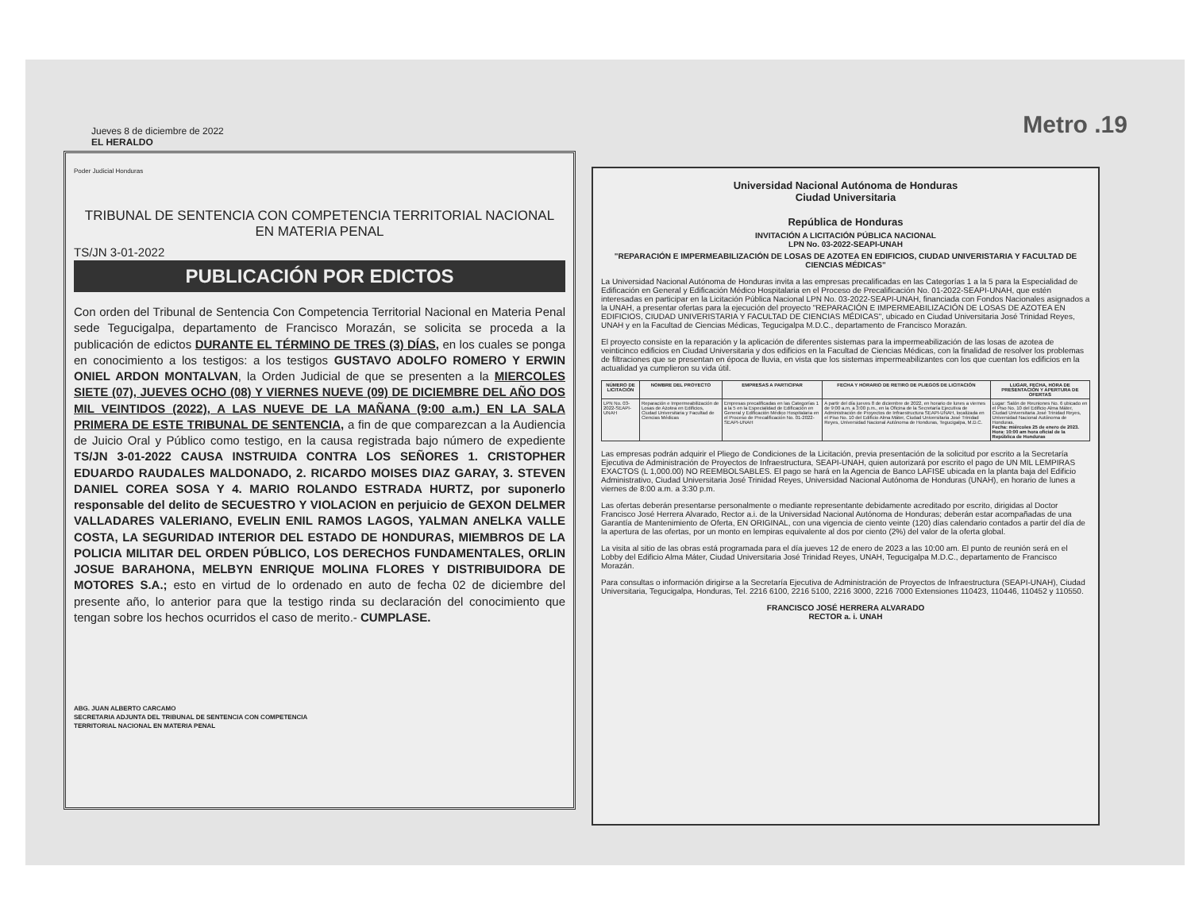Jueves 8 de diciembre de 2022
EL HERALDO
Metro .19
Poder Judicial Honduras
TRIBUNAL DE SENTENCIA CON COMPETENCIA TERRITORIAL NACIONAL EN MATERIA PENAL
TS/JN 3-01-2022
PUBLICACIÓN POR EDICTOS
Con orden del Tribunal de Sentencia Con Competencia Territorial Nacional en Materia Penal sede Tegucigalpa, departamento de Francisco Morazán, se solicita se proceda a la publicación de edictos DURANTE EL TÉRMINO DE TRES (3) DÍAS, en los cuales se ponga en conocimiento a los testigos: a los testigos GUSTAVO ADOLFO ROMERO Y ERWIN ONIEL ARDON MONTALVAN, la Orden Judicial de que se presenten a la MIERCOLES SIETE (07), JUEVES OCHO (08) Y VIERNES NUEVE (09) DE DICIEMBRE DEL AÑO DOS MIL VEINTIDOS (2022), A LAS NUEVE DE LA MAÑANA (9:00 a.m.) EN LA SALA PRIMERA DE ESTE TRIBUNAL DE SENTENCIA, a fin de que comparezcan a la Audiencia de Juicio Oral y Público como testigo, en la causa registrada bajo número de expediente TS/JN 3-01-2022 CAUSA INSTRUIDA CONTRA LOS SEÑORES 1. CRISTOPHER EDUARDO RAUDALES MALDONADO, 2. RICARDO MOISES DIAZ GARAY, 3. STEVEN DANIEL COREA SOSA Y 4. MARIO ROLANDO ESTRADA HURTZ, por suponerlo responsable del delito de SECUESTRO Y VIOLACION en perjuicio de GEXON DELMER VALLADARES VALERIANO, EVELIN ENIL RAMOS LAGOS, YALMAN ANELKA VALLE COSTA, LA SEGURIDAD INTERIOR DEL ESTADO DE HONDURAS, MIEMBROS DE LA POLICIA MILITAR DEL ORDEN PÚBLICO, LOS DERECHOS FUNDAMENTALES, ORLIN JOSUE BARAHONA, MELBYN ENRIQUE MOLINA FLORES Y DISTRIBUIDORA DE MOTORES S.A.; esto en virtud de lo ordenado en auto de fecha 02 de diciembre del presente año, lo anterior para que la testigo rinda su declaración del conocimiento que tengan sobre los hechos ocurridos el caso de merito.- CUMPLASE.
ABG. JUAN ALBERTO CARCAMO
SECRETARIA ADJUNTA DEL TRIBUNAL DE SENTENCIA CON COMPETENCIA
TERRITORIAL NACIONAL EN MATERIA PENAL
Universidad Nacional Autónoma de Honduras
Ciudad Universitaria
República de Honduras
INVITACIÓN A LICITACIÓN PÚBLICA NACIONAL
LPN No. 03-2022-SEAPI-UNAH
"REPARACIÓN E IMPERMEABILIZACIÓN DE LOSAS DE AZOTEA EN EDIFICIOS, CIUDAD UNIVERISTARIA Y FACULTAD DE CIENCIAS MÉDICAS"
La Universidad Nacional Autónoma de Honduras invita a las empresas precalificadas en las Categorías 1 a la 5 para la Especialidad de Edificación en General y Edificación Médico Hospitalaria en el Proceso de Precalificación No. 01-2022-SEAPI-UNAH, que estén interesadas en participar en la Licitación Pública Nacional LPN No. 03-2022-SEAPI-UNAH, financiada con Fondos Nacionales asignados a la UNAH, a presentar ofertas para la ejecución del proyecto "REPARACIÓN E IMPERMEABILIZACIÓN DE LOSAS DE AZOTEA EN EDIFICIOS, CIUDAD UNIVERISTARIA Y FACULTAD DE CIENCIAS MÉDICAS", ubicado en Ciudad Universitaria José Trinidad Reyes, UNAH y en la Facultad de Ciencias Médicas, Tegucigalpa M.D.C., departamento de Francisco Morazán.
El proyecto consiste en la reparación y la aplicación de diferentes sistemas para la impermeabilización de las losas de azotea de veinticinco edificios en Ciudad Universitaria y dos edificios en la Facultad de Ciencias Médicas, con la finalidad de resolver los problemas de filtraciones que se presentan en época de lluvia, en vista que los sistemas impermeabilizantes con los que cuentan los edificios en la actualidad ya cumplieron su vida útil.
| NÚMERO DE LICITACIÓN | NOMBRE DEL PROYECTO | EMPRESAS A PARTICIPAR | FECHA Y HORARIO DE RETIRO DE PLIEGOS DE LICITACIÓN | LUGAR, FECHA, HORA DE PRESENTACIÓN Y APERTURA DE OFERTAS |
| --- | --- | --- | --- | --- |
| LPN No. 03-2022-SEAPI-UNAH | Reparación e Impermeabilización de Losas de Azotea en Edificios, Ciudad Universitaria y Facultad de Ciencias Médicas | Empresas precalificadas en las Categorías 1 a la 5 en la Especialidad de Edificación en General y Edificación Médico Hospitalaria en el Proceso de Precalificación No. 01-2022-SEAPI-UNAH | A partir del día jueves 8 de diciembre de 2022, en horario de lunes a viernes de 9:00 a.m. a 3:00 p.m., en la Oficina de la Secretaría Ejecutiva de Administración de Proyectos de Infraestructura SEAPI-UNAH, localizada en el Piso No. 10 del Edificio Alma Máter, Ciudad Universitaria José Trinidad Reyes, Universidad Nacional Autónoma de Honduras, Tegucigalpa, M.D.C. | Lugar: Salón de Reuniones No. 6 ubicado en el Piso No. 10 del Edificio Alma Máter, Ciudad Universitaria José Trinidad Reyes, Universidad Nacional Autónoma de Honduras. Fecha: miércoles 25 de enero de 2023. Hora: 10:00 am hora oficial de la República de Honduras |
Las empresas podrán adquirir el Pliego de Condiciones de la Licitación, previa presentación de la solicitud por escrito a la Secretaría Ejecutiva de Administración de Proyectos de Infraestructura, SEAPI-UNAH, quien autorizará por escrito el pago de UN MIL LEMPIRAS EXACTOS (L 1,000.00) NO REEMBOLSABLES. El pago se hará en la Agencia de Banco LAFISE ubicada en la planta baja del Edificio Administrativo, Ciudad Universitaria José Trinidad Reyes, Universidad Nacional Autónoma de Honduras (UNAH), en horario de lunes a viernes de 8:00 a.m. a 3:30 p.m.
Las ofertas deberán presentarse personalmente o mediante representante debidamente acreditado por escrito, dirigidas al Doctor Francisco José Herrera Alvarado, Rector a.i. de la Universidad Nacional Autónoma de Honduras; deberán estar acompañadas de una Garantía de Mantenimiento de Oferta, EN ORIGINAL, con una vigencia de ciento veinte (120) días calendario contados a partir del día de la apertura de las ofertas, por un monto en lempiras equivalente al dos por ciento (2%) del valor de la oferta global.
La visita al sitio de las obras está programada para el día jueves 12 de enero de 2023 a las 10:00 am. El punto de reunión será en el Lobby del Edificio Alma Máter, Ciudad Universitaria José Trinidad Reyes, UNAH, Tegucigalpa M.D.C., departamento de Francisco Morazán.
Para consultas o información dirigirse a la Secretaría Ejecutiva de Administración de Proyectos de Infraestructura (SEAPI-UNAH), Ciudad Universitaria, Tegucigalpa, Honduras, Tel. 2216 6100, 2216 5100, 2216 3000, 2216 7000 Extensiones 110423, 110446, 110452 y 110550.
FRANCISCO JOSÉ HERRERA ALVARADO
RECTOR a. i. UNAH